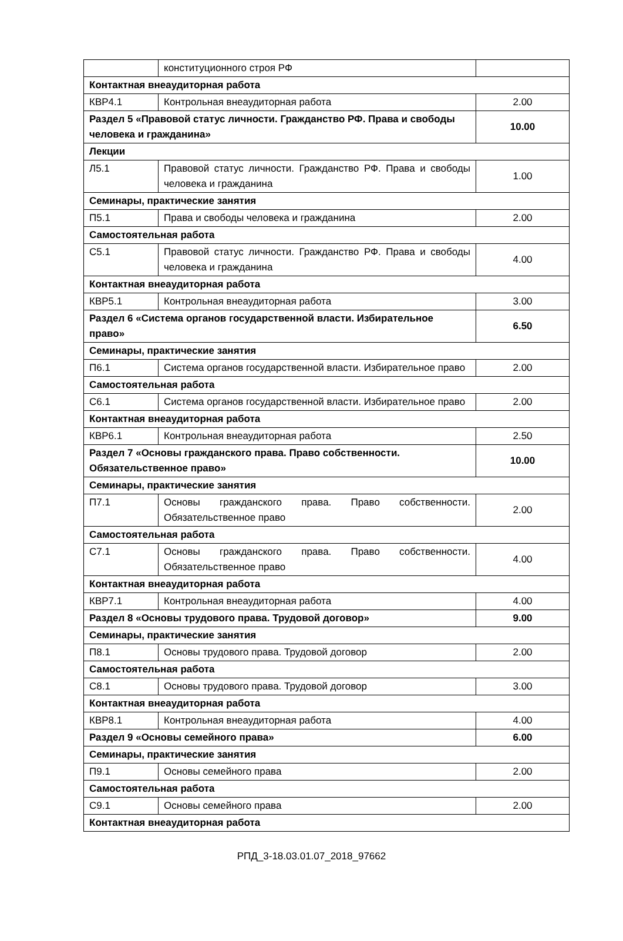| | конституционного строя РФ | |
| Контактная внеаудиторная работа | | |
| КВР4.1 | Контрольная внеаудиторная работа | 2.00 |
| Раздел 5 «Правовой статус личности. Гражданство РФ. Права и свободы человека и гражданина» | | 10.00 |
| Лекции | | |
| Л5.1 | Правовой статус личности. Гражданство РФ. Права и свободы человека и гражданина | 1.00 |
| Семинары, практические занятия | | |
| П5.1 | Права и свободы человека и гражданина | 2.00 |
| Самостоятельная работа | | |
| С5.1 | Правовой статус личности. Гражданство РФ. Права и свободы человека и гражданина | 4.00 |
| Контактная внеаудиторная работа | | |
| КВР5.1 | Контрольная внеаудиторная работа | 3.00 |
| Раздел 6 «Система органов государственной власти. Избирательное право» | | 6.50 |
| Семинары, практические занятия | | |
| П6.1 | Система органов государственной власти. Избирательное право | 2.00 |
| Самостоятельная работа | | |
| С6.1 | Система органов государственной власти. Избирательное право | 2.00 |
| Контактная внеаудиторная работа | | |
| КВР6.1 | Контрольная внеаудиторная работа | 2.50 |
| Раздел 7 «Основы гражданского права. Право собственности. Обязательственное право» | | 10.00 |
| Семинары, практические занятия | | |
| П7.1 | Основы гражданского права. Право собственности. Обязательственное право | 2.00 |
| Самостоятельная работа | | |
| С7.1 | Основы гражданского права. Право собственности. Обязательственное право | 4.00 |
| Контактная внеаудиторная работа | | |
| КВР7.1 | Контрольная внеаудиторная работа | 4.00 |
| Раздел 8 «Основы трудового права. Трудовой договор» | | 9.00 |
| Семинары, практические занятия | | |
| П8.1 | Основы трудового права. Трудовой договор | 2.00 |
| Самостоятельная работа | | |
| С8.1 | Основы трудового права. Трудовой договор | 3.00 |
| Контактная внеаудиторная работа | | |
| КВР8.1 | Контрольная внеаудиторная работа | 4.00 |
| Раздел 9 «Основы семейного права» | | 6.00 |
| Семинары, практические занятия | | |
| П9.1 | Основы семейного права | 2.00 |
| Самостоятельная работа | | |
| С9.1 | Основы семейного права | 2.00 |
| Контактная внеаудиторная работа | | |
РПД_3-18.03.01.07_2018_97662